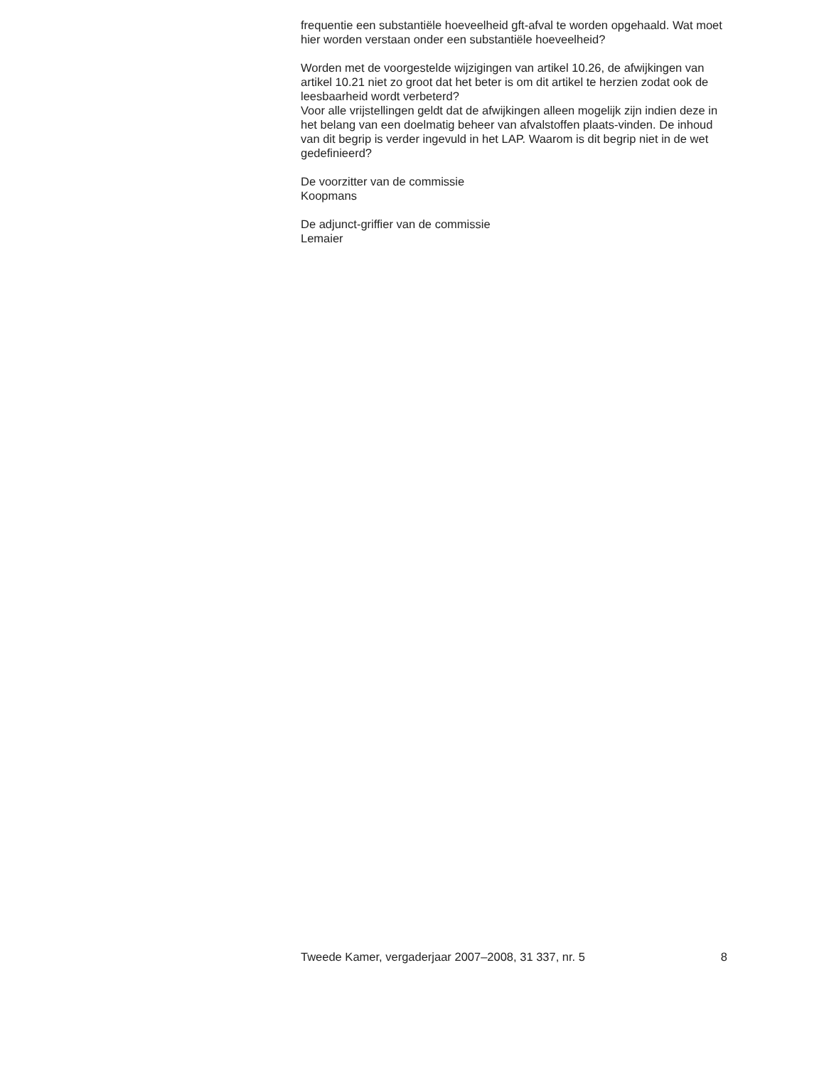frequentie een substantiële hoeveelheid gft-afval te worden opgehaald. Wat moet hier worden verstaan onder een substantiële hoeveelheid?
Worden met de voorgestelde wijzigingen van artikel 10.26, de afwijkingen van artikel 10.21 niet zo groot dat het beter is om dit artikel te herzien zodat ook de leesbaarheid wordt verbeterd?
Voor alle vrijstellingen geldt dat de afwijkingen alleen mogelijk zijn indien deze in het belang van een doelmatig beheer van afvalstoffen plaats-vinden. De inhoud van dit begrip is verder ingevuld in het LAP. Waarom is dit begrip niet in de wet gedefinieerd?
De voorzitter van de commissie
Koopmans
De adjunct-griffier van de commissie
Lemaier
Tweede Kamer, vergaderjaar 2007–2008, 31 337, nr. 5 8